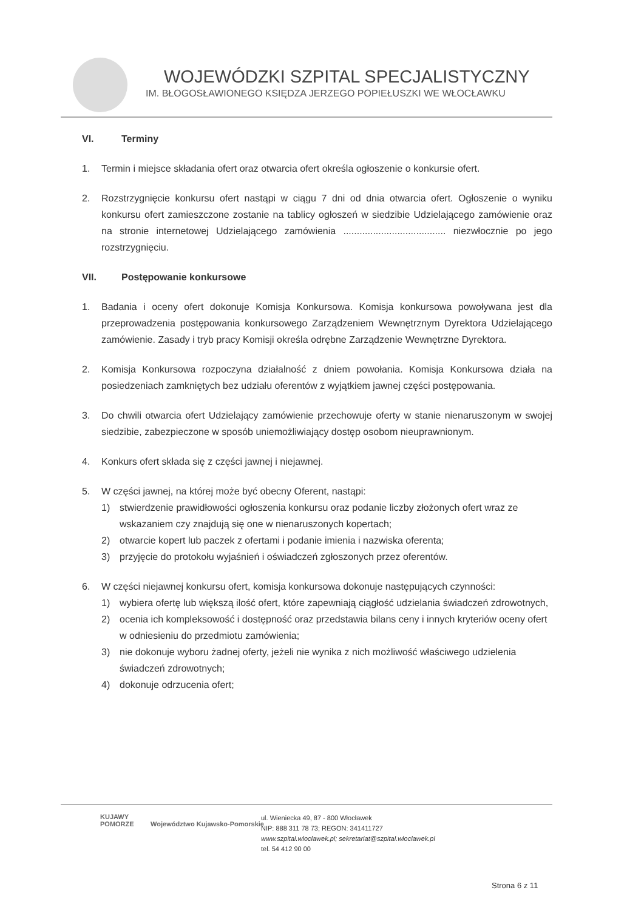WOJEWÓDZKI SZPITAL SPECJALISTYCZNY
IM. BŁOGOSŁAWIONEGO KSIĘDZA JERZEGO POPIEŁUSZKI WE WŁOCŁAWKU
VI. Terminy
1. Termin i miejsce składania ofert oraz otwarcia ofert określa ogłoszenie o konkursie ofert.
2. Rozstrzygnięcie konkursu ofert nastąpi w ciągu 7 dni od dnia otwarcia ofert. Ogłoszenie o wyniku konkursu ofert zamieszczone zostanie na tablicy ogłoszeń w siedzibie Udzielającego zamówienie oraz na stronie internetowej Udzielającego zamówienia ...................................... niezwłocznie po jego rozstrzygnięciu.
VII. Postępowanie konkursowe
1. Badania i oceny ofert dokonuje Komisja Konkursowa. Komisja konkursowa powoływana jest dla przeprowadzenia postępowania konkursowego Zarządzeniem Wewnętrznym Dyrektora Udzielającego zamówienie. Zasady i tryb pracy Komisji określa odrębne Zarządzenie Wewnętrzne Dyrektora.
2. Komisja Konkursowa rozpoczyna działalność z dniem powołania. Komisja Konkursowa działa na posiedzeniach zamkniętych bez udziału oferentów z wyjątkiem jawnej części postępowania.
3. Do chwili otwarcia ofert Udzielający zamówienie przechowuje oferty w stanie nienaruszonym w swojej siedzibie, zabezpieczone w sposób uniemożliwiający dostęp osobom nieuprawnionym.
4. Konkurs ofert składa się z części jawnej i niejawnej.
5. W części jawnej, na której może być obecny Oferent, nastąpi:
1) stwierdzenie prawidłowości ogłoszenia konkursu oraz podanie liczby złożonych ofert wraz ze wskazaniem czy znajdują się one w nienaruszonych kopertach;
2) otwarcie kopert lub paczek z ofertami i podanie imienia i nazwiska oferenta;
3) przyjęcie do protokołu wyjaśnień i oświadczeń zgłoszonych przez oferentów.
6. W części niejawnej konkursu ofert, komisja konkursowa dokonuje następujących czynności:
1) wybiera ofertę lub większą ilość ofert, które zapewniają ciągłość udzielania świadczeń zdrowotnych,
2) ocenia ich kompleksowość i dostępność oraz przedstawia bilans ceny i innych kryteriów oceny ofert w odniesieniu do przedmiotu zamówienia;
3) nie dokonuje wyboru żadnej oferty, jeżeli nie wynika z nich możliwość właściwego udzielenia świadczeń zdrowotnych;
4) dokonuje odrzucenia ofert;
KUJAWY
POMORZE Województwo Kujawsko-Pomorskie
ul. Wieniecka 49, 87 - 800 Włocławek
NIP: 888 311 78 73; REGON: 341411727
www.szpital.wloclawek.pl; sekretariat@szpital.wloclawek.pl
tel. 54 412 90 00
Strona 6 z 11